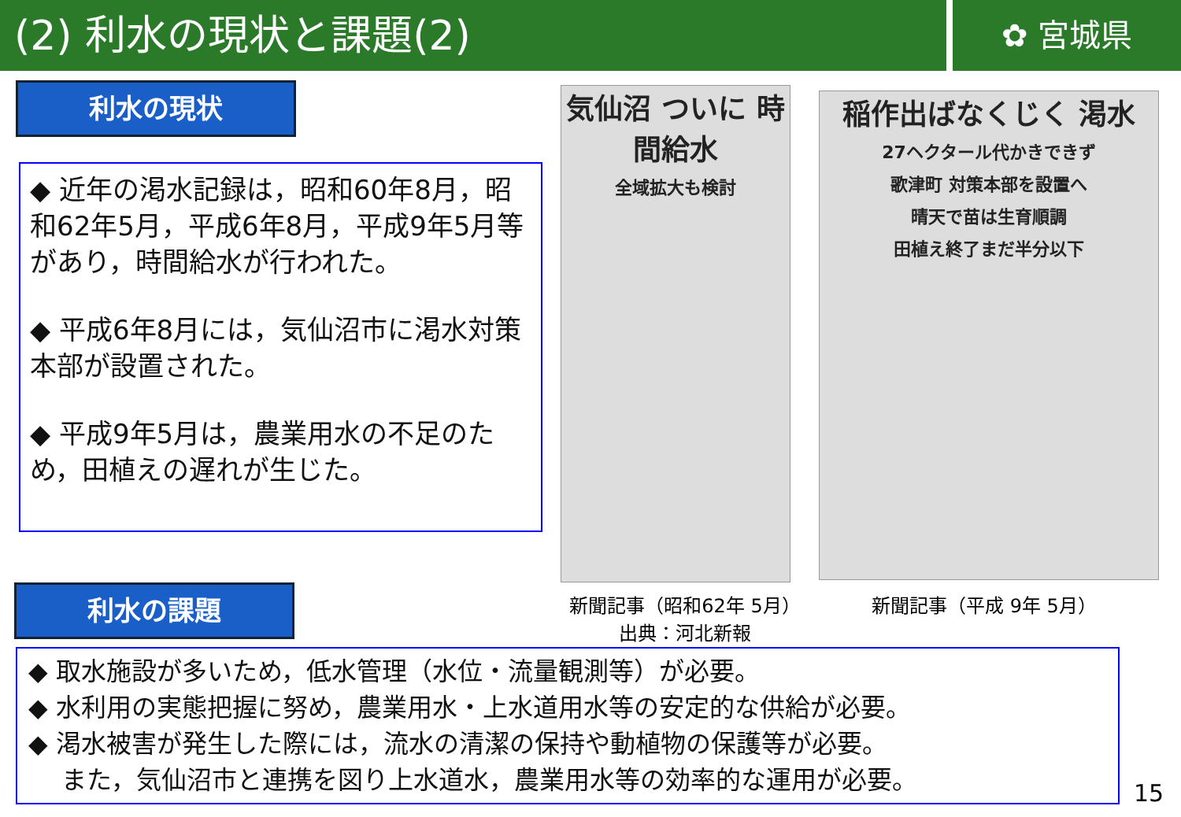(2) 利水の現状と課題(2)
✿ 宮城県
利水の現状
◆ 近年の渇水記録は，昭和60年8月，昭和62年5月，平成6年8月，平成9年5月等があり，時間給水が行われた。
◆ 平成6年8月には，気仙沼市に渇水対策本部が設置された。
◆ 平成9年5月は，農業用水の不足のため，田植えの遅れが生じた。
気仙沼 ついに 時間給水
全域拡大も検討
稲作出ばなくじく 渇水
27ヘクタール代かきできず
歌津町 対策本部を設置へ
晴天で苗は生育順調
田植え終了まだ半分以下
新聞記事（昭和62年 5月）
出典：河北新報
新聞記事（平成 9年 5月）
利水の課題
◆ 取水施設が多いため，低水管理（水位・流量観測等）が必要。
◆ 水利用の実態把握に努め，農業用水・上水道用水等の安定的な供給が必要。
◆ 渇水被害が発生した際には，流水の清潔の保持や動植物の保護等が必要。
　 また，気仙沼市と連携を図り上水道水，農業用水等の効率的な運用が必要。
15